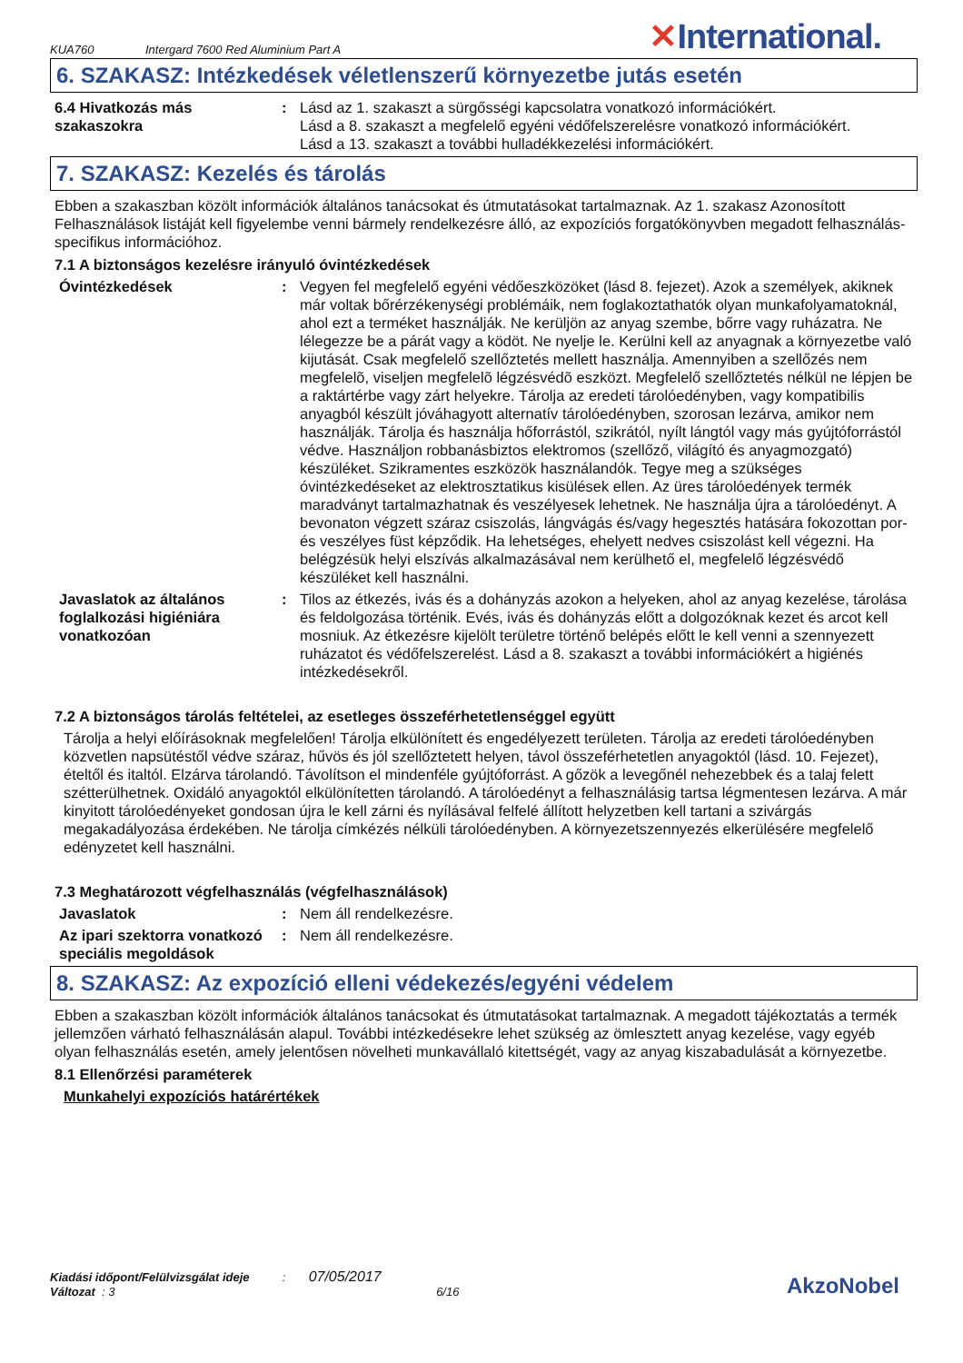KUA760
Intergard 7600 Red Aluminium Part A
✕International.
6. SZAKASZ: Intézkedések véletlenszerű környezetbe jutás esetén
6.4 Hivatkozás más szakaszokra
: Lásd az 1. szakaszt a sürgősségi kapcsolatra vonatkozó információkért.
Lásd a 8. szakaszt a megfelelő egyéni védőfelszerelésre vonatkozó információkért.
Lásd a 13. szakaszt a további hulladékkezelési információkért.
7. SZAKASZ: Kezelés és tárolás
Ebben a szakaszban közölt információk általános tanácsokat és útmutatásokat tartalmaznak. Az 1. szakasz Azonosított Felhasználások listáját kell figyelembe venni bármely rendelkezésre álló, az expozíciós forgatókönyvben megadott felhasználás-specifikus információhoz.
7.1 A biztonságos kezelésre irányuló óvintézkedések
Óvintézkedések : Vegyen fel megfelelő egyéni védőeszközöket (lásd 8. fejezet). Azok a személyek, akiknek már voltak bőrérzékenységi problémáik, nem foglakoztathatók olyan munkafolyamatoknál, ahol ezt a terméket használják. Ne kerüljön az anyag szembe, bőrre vagy ruházatra. Ne lélegezze be a párát vagy a ködöt. Ne nyelje le. Kerülni kell az anyagnak a környezetbe való kijutását. Csak megfelelő szellőztetés mellett használja. Amennyiben a szellőzés nem megfelelõ, viseljen megfelelõ légzésvédõ eszközt. Megfelelő szellőztetés nélkül ne lépjen be a raktártérbe vagy zárt helyekre. Tárolja az eredeti tárolóedényben, vagy kompatibilis anyagból készült jóváhagyott alternatív tárolóedényben, szorosan lezárva, amikor nem használják. Tárolja és használja hőforrástól, szikrától, nyílt lángtól vagy más gyújtóforrástól védve. Használjon robbanásbiztos elektromos (szellőző, világító és anyagmozgató) készüléket. Szikramentes eszközök használandók. Tegye meg a szükséges óvintézkedéseket az elektrosztatikus kisülések ellen. Az üres tárolóedények termék maradványt tartalmazhatnak és veszélyesek lehetnek. Ne használja újra a tárolóedényt. A bevonaton végzett száraz csiszolás, lángvágás és/vagy hegesztés hatására fokozottan por- és veszélyes füst képződik. Ha lehetséges, ehelyett nedves csiszolást kell végezni. Ha belégzésük helyi elszívás alkalmazásával nem kerülhető el, megfelelő légzésvédő készüléket kell használni.
Javaslatok az általános foglalkozási higiéniára vonatkozóan
: Tilos az étkezés, ivás és a dohányzás azokon a helyeken, ahol az anyag kezelése, tárolása és feldolgozása történik. Evés, ivás és dohányzás előtt a dolgozóknak kezet és arcot kell mosniuk. Az étkezésre kijelölt területre történő belépés előtt le kell venni a szennyezett ruházatot és védőfelszerelést. Lásd a 8. szakaszt a további információkért a higiénés intézkedésekről.
7.2 A biztonságos tárolás feltételei, az esetleges összeférhetetlenséggel együtt
Tárolja a helyi előírásoknak megfelelően! Tárolja elkülönített és engedélyezett területen. Tárolja az eredeti tárolóedényben közvetlen napsütéstől védve száraz, hűvös és jól szellőztetett helyen, távol összeférhetetlen anyagoktól (lásd. 10. Fejezet), ételtől és italtól. Elzárva tárolandó. Távolítson el mindenféle gyújtóforrást. A gőzök a levegőnél nehezebbek és a talaj felett szétterülhetnek. Oxidáló anyagoktól elkülönítetten tárolandó. A tárolóedényt a felhasználásig tartsa légmentesen lezárva. A már kinyitott tárolóedényeket gondosan újra le kell zárni és nyílásával felfelé állított helyzetben kell tartani a szivárgás megakadályozása érdekében. Ne tárolja címkézés nélküli tárolóedényben. A környezetszennyezés elkerülésére megfelelő edényzetet kell használni.
7.3 Meghatározott végfelhasználás (végfelhasználások)
Javaslatok : Nem áll rendelkezésre.
Az ipari szektorra vonatkozó speciális megoldások
: Nem áll rendelkezésre.
8. SZAKASZ: Az expozíció elleni védekezés/egyéni védelem
Ebben a szakaszban közölt információk általános tanácsokat és útmutatásokat tartalmaznak. A megadott tájékoztatás a termék jellemzően várható felhasználásán alapul. További intézkedésekre lehet szükség az ömlesztett anyag kezelése, vagy egyéb olyan felhasználás esetén, amely jelentősen növelheti munkavállaló kitettségét, vagy az anyag kiszabadulását a környezetbe.
8.1 Ellenőrzési paraméterek
Munkahelyi expozíciós határértékek
Kiadási időpont/Felülvizsgálat ideje : 07/05/2017
Változat : 3 6/16
AkzoNobel